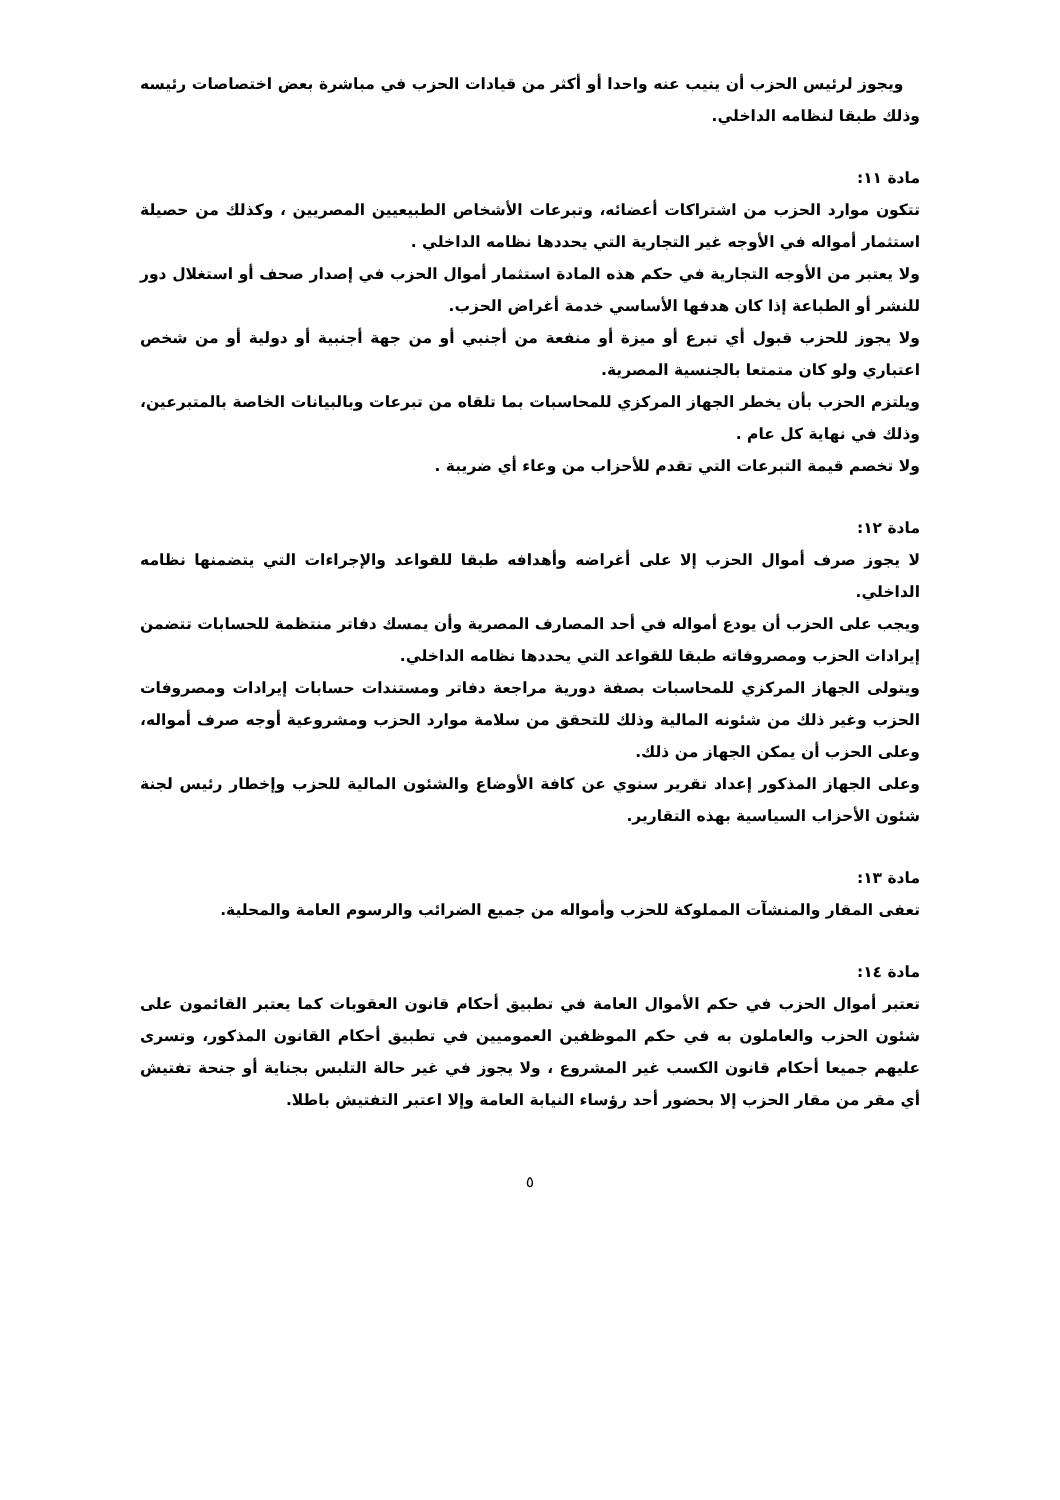ويجوز لرئيس الحزب أن ينيب عنه واحدا أو أكثر من قيادات الحزب في مباشرة بعض اختصاصات رئيسه وذلك طبقا لنظامه الداخلي.
مادة ١١:
تتكون موارد الحزب من اشتراكات أعضائه، وتبرعات الأشخاص الطبيعيين المصريين ، وكذلك من حصيلة استثمار أمواله في الأوجه غير التجارية التي يحددها نظامه الداخلي .
ولا يعتبر من الأوجه التجارية في حكم هذه المادة استثمار أموال الحزب في إصدار صحف أو استغلال دور للنشر أو الطباعة إذا كان هدفها الأساسي خدمة أغراض الحزب.
ولا يجوز للحزب قبول أي تبرع أو ميزة أو منفعة من أجنبي أو من جهة أجنبية أو دولية أو من شخص اعتباري ولو كان متمتعا بالجنسية المصرية.
ويلتزم الحزب بأن يخطر الجهاز المركزي للمحاسبات بما تلقاه من تبرعات وبالبيانات الخاصة بالمتبرعين، وذلك في نهاية كل عام .
ولا تخصم قيمة التبرعات التي تقدم للأحزاب من وعاء أي ضريبة .
مادة ١٢:
لا يجوز صرف أموال الحزب إلا على أغراضه وأهدافه طبقا للقواعد والإجراءات التي يتضمنها نظامه الداخلي.
ويجب على الحزب أن يودع أمواله في أحد المصارف المصرية وأن يمسك دفاتر منتظمة للحسابات تتضمن إيرادات الحزب ومصروفاته طبقا للقواعد التي يحددها نظامه الداخلي.
ويتولى الجهاز المركزي للمحاسبات بصفة دورية مراجعة دفاتر ومستندات حسابات إيرادات ومصروفات الحزب وغير ذلك من شئونه المالية وذلك للتحقق من سلامة موارد الحزب ومشروعية أوجه صرف أمواله، وعلى الحزب أن يمكن الجهاز من ذلك.
وعلى الجهاز المذكور إعداد تقرير سنوي عن كافة الأوضاع والشئون المالية للحزب وإخطار رئيس لجنة شئون الأحزاب السياسية بهذه التقارير.
مادة ١٣:
تعفى المقار والمنشآت المملوكة للحزب وأمواله من جميع الضرائب والرسوم العامة والمحلية.
مادة ١٤:
تعتبر أموال الحزب في حكم الأموال العامة في تطبيق أحكام قانون العقوبات كما يعتبر القائمون على شئون الحزب والعاملون به في حكم الموظفين العموميين في تطبيق أحكام القانون المذكور، وتسرى عليهم جميعا أحكام قانون الكسب غير المشروع ، ولا يجوز في غير حالة التلبس بجناية أو جنحة تفتيش أي مقر من مقار الحزب إلا بحضور أحد رؤساء النيابة العامة وإلا اعتبر التفتيش باطلا.
٥